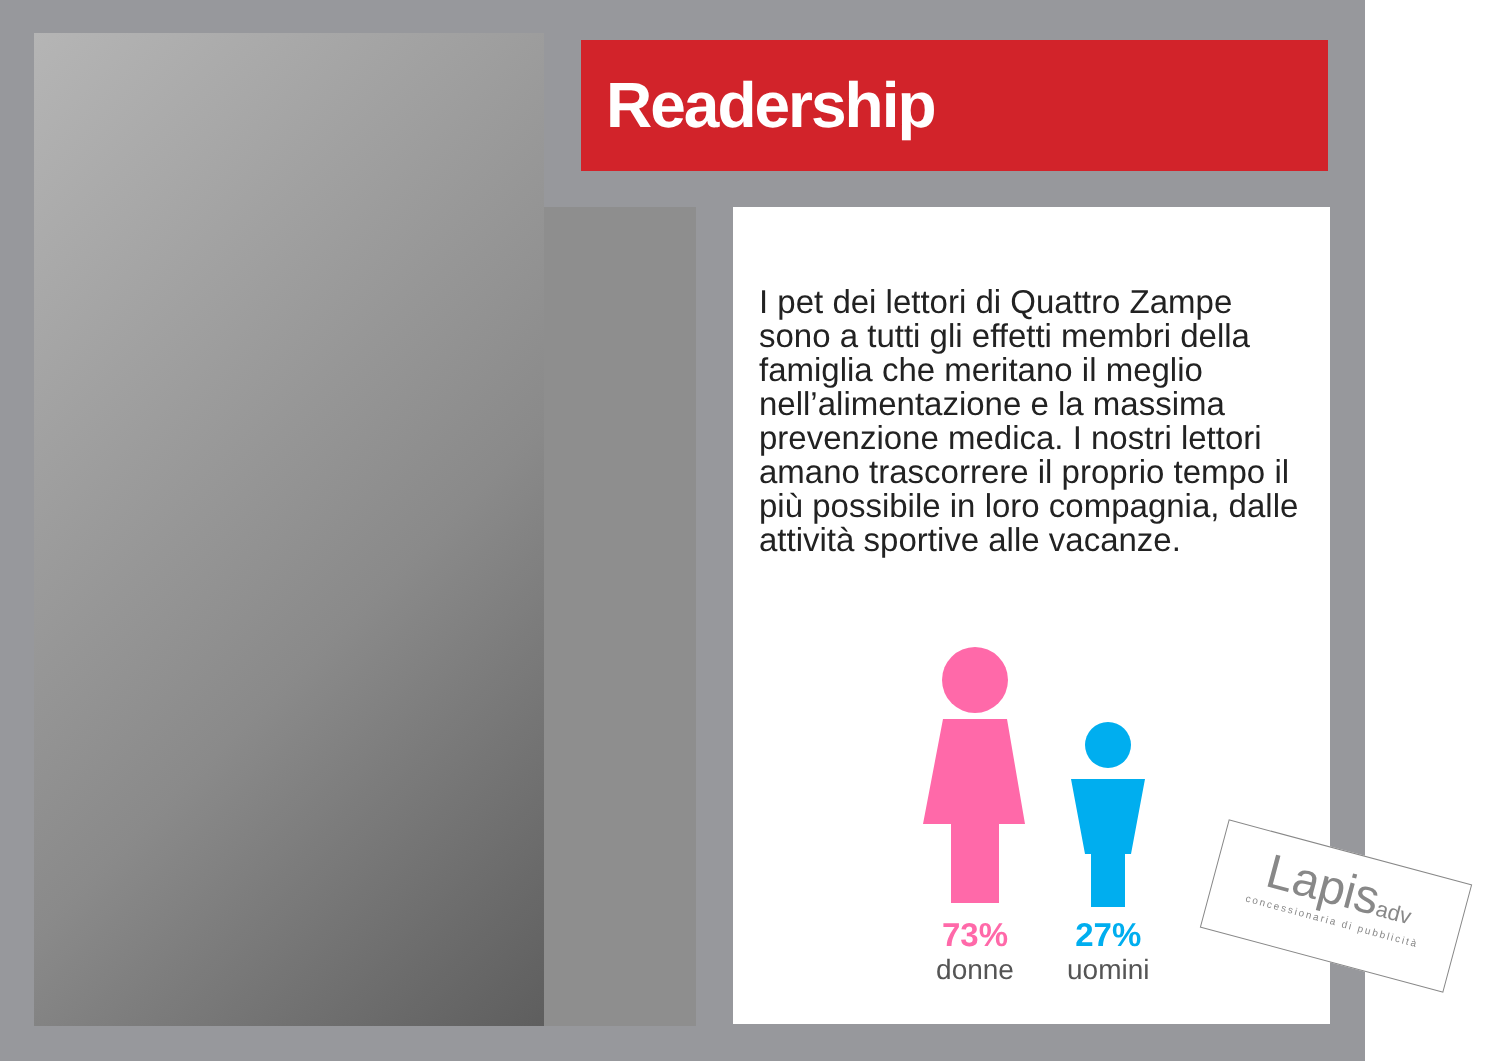Readership
I pet dei lettori di Quattro Zampe sono a tutti gli effetti membri della famiglia che meritano il meglio nell’alimentazione e la massima prevenzione medica. I nostri lettori amano trascorrere il proprio tempo il più possibile in loro compagnia, dalle attività sportive alle vacanze.
73%
donne
27%
uomini
Lapisadv
concessionaria di pubblicità